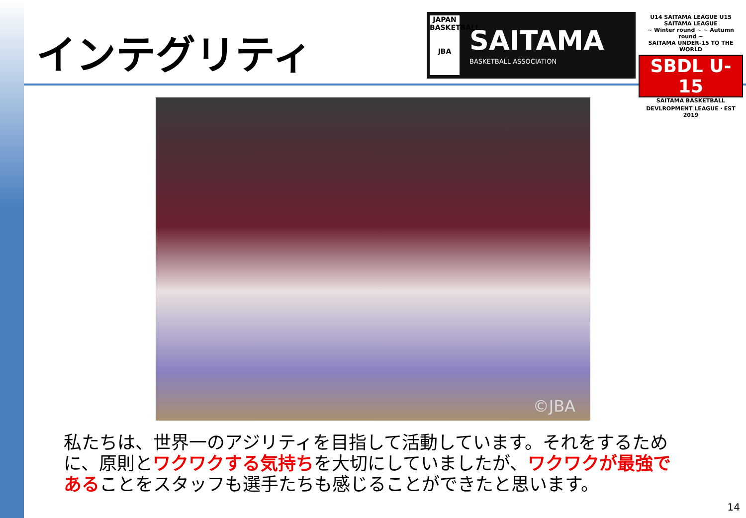インテグリティ
JAPAN BASKETBALL
JBA
SAITAMA
BASKETBALL ASSOCIATION
U14 SAITAMA LEAGUE U15 SAITAMA LEAGUE
~ Winter round ~ ~ Autumn round ~
SAITAMA UNDER-15 TO THE WORLD
SBDL U-15
SAITAMA BASKETBALL DEVLROPMENT LEAGUE・EST 2019
©JBA
私たちは、世界一のアジリティを目指して活動しています。それをするために、原則とワクワクする気持ちを大切にしていましたが、ワクワクが最強であることをスタッフも選手たちも感じることができたと思います。
14